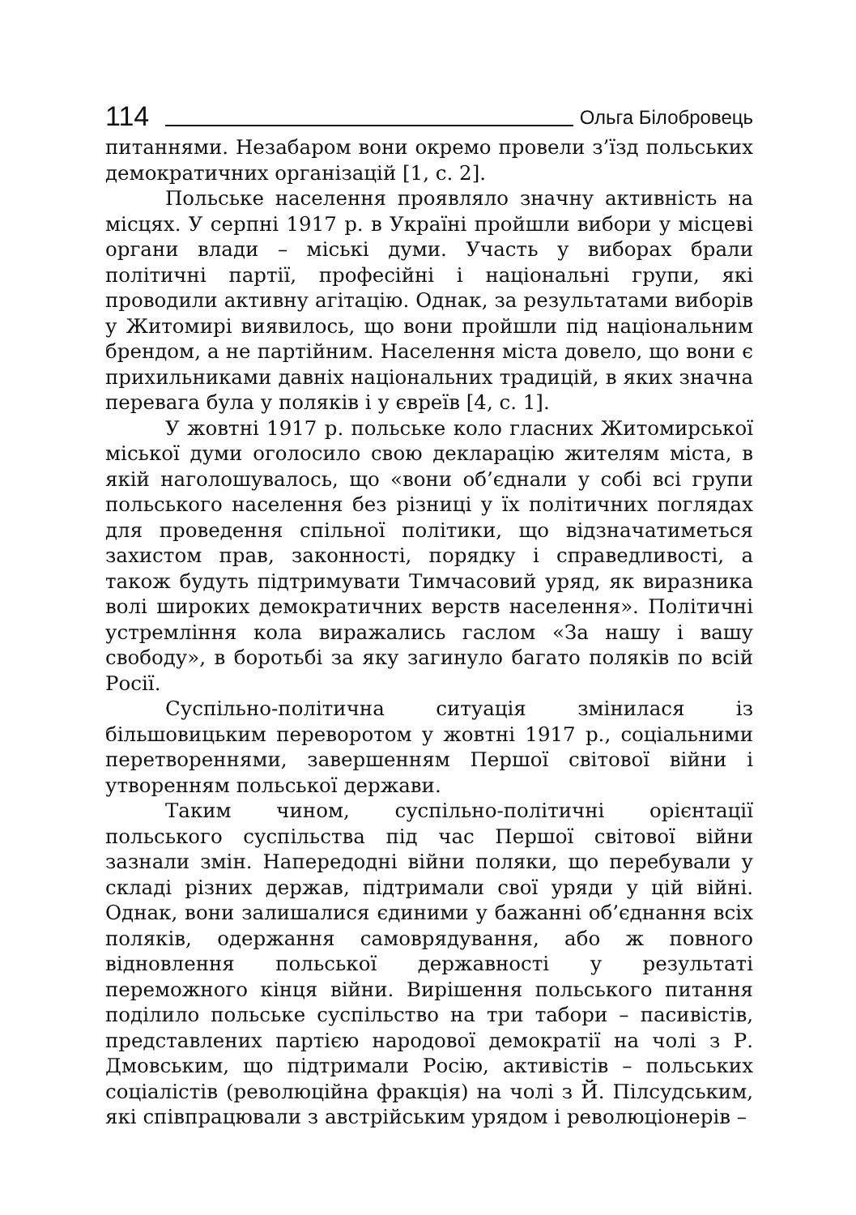114 Ольга Білобровець
питаннями. Незабаром вони окремо провели з’їзд польських демократичних організацій [1, с. 2].
Польське населення проявляло значну активність на місцях. У серпні 1917 р. в Україні пройшли вибори у місцеві органи влади – міські думи. Участь у виборах брали політичні партії, професійні і національні групи, які проводили активну агітацію. Однак, за результатами виборів у Житомирі виявилось, що вони пройшли під національним брендом, а не партійним. Населення міста довело, що вони є прихильниками давніх національних традицій, в яких значна перевага була у поляків і у євреїв [4, с. 1].
У жовтні 1917 р. польське коло гласних Житомирської міської думи оголосило свою декларацію жителям міста, в якій наголошувалось, що «вони об’єднали у собі всі групи польського населення без різниці у їх політичних поглядах для проведення спільної політики, що відзначатиметься захистом прав, законності, порядку і справедливості, а також будуть підтримувати Тимчасовий уряд, як виразника волі широких демократичних верств населення». Політичні устремління кола виражались гаслом «За нашу і вашу свободу», в боротьбі за яку загинуло багато поляків по всій Росії.
Суспільно-політична ситуація змінилася із більшовицьким переворотом у жовтні 1917 р., соціальними перетвореннями, завершенням Першої світової війни і утворенням польської держави.
Таким чином, суспільно-політичні орієнтації польського суспільства під час Першої світової війни зазнали змін. Напередодні війни поляки, що перебували у складі різних держав, підтримали свої уряди у цій війні. Однак, вони залишалися єдиними у бажанні об’єднання всіх поляків, одержання самоврядування, або ж повного відновлення польської державності у результаті переможного кінця війни. Вирішення польського питання поділило польське суспільство на три табори – пасивістів, представлених партією народової демократії на чолі з Р. Дмовським, що підтримали Росію, активістів – польських соціалістів (революційна фракція) на чолі з Й. Пілсудським, які співпрацювали з австрійським урядом і революціонерів –